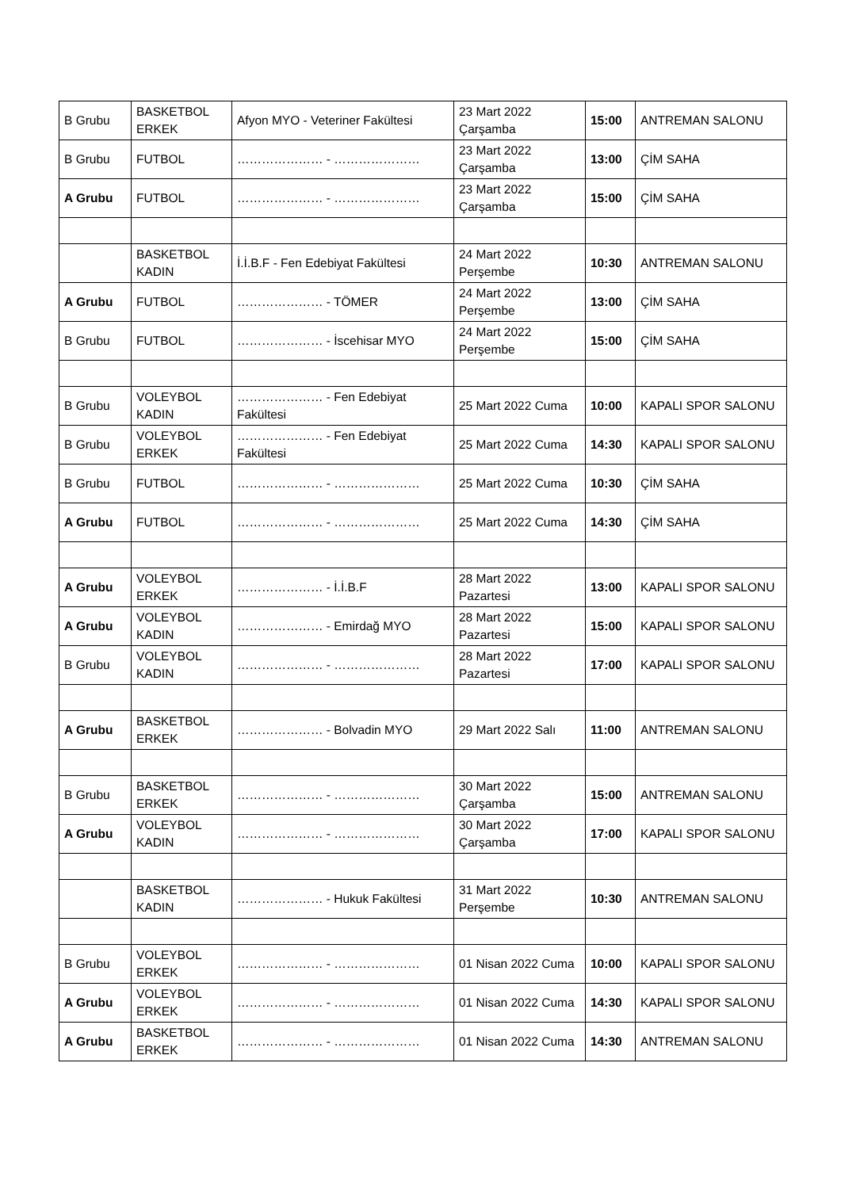| B Grubu | BASKETBOL ERKEK | Afyon MYO - Veteriner Fakültesi | 23 Mart 2022 Çarşamba | 15:00 | ANTREMAN SALONU |
| B Grubu | FUTBOL | ………………… - ………………… | 23 Mart 2022 Çarşamba | 13:00 | ÇİM SAHA |
| A Grubu | FUTBOL | ………………… - ………………… | 23 Mart 2022 Çarşamba | 15:00 | ÇİM SAHA |
| | BASKETBOL KADIN | İ.İ.B.F - Fen Edebiyat Fakültesi | 24 Mart 2022 Perşembe | 10:30 | ANTREMAN SALONU |
| A Grubu | FUTBOL | ………………… - TÖMER | 24 Mart 2022 Perşembe | 13:00 | ÇİM SAHA |
| B Grubu | FUTBOL | ………………… - İscehisar MYO | 24 Mart 2022 Perşembe | 15:00 | ÇİM SAHA |
| B Grubu | VOLEYBOL KADIN | ………………… - Fen Edebiyat Fakültesi | 25 Mart 2022 Cuma | 10:00 | KAPALI SPOR SALONU |
| B Grubu | VOLEYBOL ERKEK | ………………… - Fen Edebiyat Fakültesi | 25 Mart 2022 Cuma | 14:30 | KAPALI SPOR SALONU |
| B Grubu | FUTBOL | ………………… - ………………… | 25 Mart 2022 Cuma | 10:30 | ÇİM SAHA |
| A Grubu | FUTBOL | ………………… - ………………… | 25 Mart 2022 Cuma | 14:30 | ÇİM SAHA |
| A Grubu | VOLEYBOL ERKEK | ………………… - İ.İ.B.F | 28 Mart 2022 Pazartesi | 13:00 | KAPALI SPOR SALONU |
| A Grubu | VOLEYBOL KADIN | ………………… - Emirdağ MYO | 28 Mart 2022 Pazartesi | 15:00 | KAPALI SPOR SALONU |
| B Grubu | VOLEYBOL KADIN | ………………… - ………………… | 28 Mart 2022 Pazartesi | 17:00 | KAPALI SPOR SALONU |
| A Grubu | BASKETBOL ERKEK | ………………… - Bolvadin MYO | 29 Mart 2022 Salı | 11:00 | ANTREMAN SALONU |
| B Grubu | BASKETBOL ERKEK | ………………… - ………………… | 30 Mart 2022 Çarşamba | 15:00 | ANTREMAN SALONU |
| A Grubu | VOLEYBOL KADIN | ………………… - ………………… | 30 Mart 2022 Çarşamba | 17:00 | KAPALI SPOR SALONU |
| | BASKETBOL KADIN | ………………… - Hukuk Fakültesi | 31 Mart 2022 Perşembe | 10:30 | ANTREMAN SALONU |
| B Grubu | VOLEYBOL ERKEK | ………………… - ………………… | 01 Nisan 2022 Cuma | 10:00 | KAPALI SPOR SALONU |
| A Grubu | VOLEYBOL ERKEK | ………………… - ………………… | 01 Nisan 2022 Cuma | 14:30 | KAPALI SPOR SALONU |
| A Grubu | BASKETBOL ERKEK | ………………… - ………………… | 01 Nisan 2022 Cuma | 14:30 | ANTREMAN SALONU |